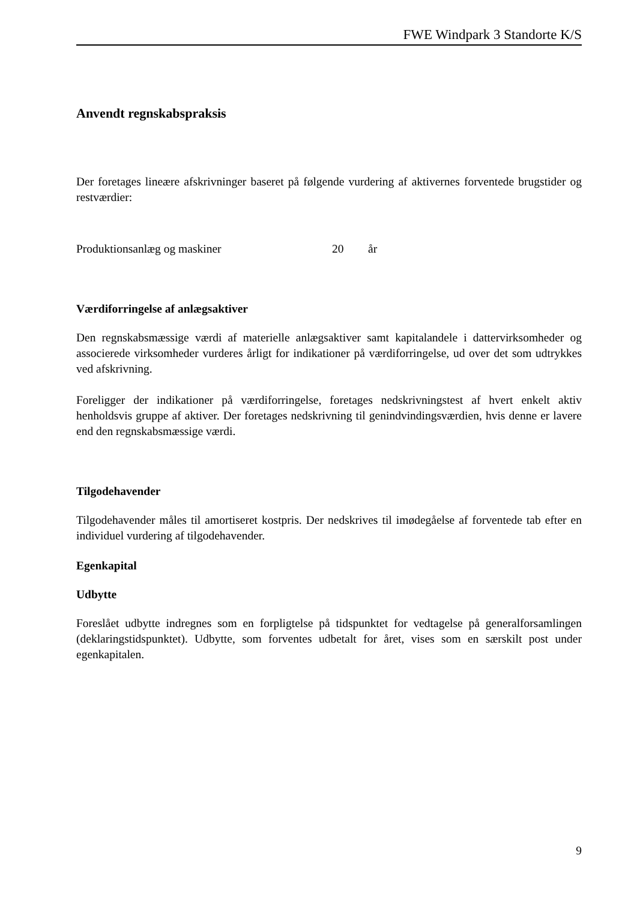FWE Windpark 3 Standorte K/S
Anvendt regnskabspraksis
Der foretages lineære afskrivninger baseret på følgende vurdering af aktivernes forventede brugstider og restværdier:
Produktionsanlæg og maskiner 20 år
Værdiforringelse af anlægsaktiver
Den regnskabsmæssige værdi af materielle anlægsaktiver samt kapitalandele i dattervirksomheder og associerede virksomheder vurderes årligt for indikationer på værdiforringelse, ud over det som udtrykkes ved afskrivning.
Foreligger der indikationer på værdiforringelse, foretages nedskrivningstest af hvert enkelt aktiv henholdsvis gruppe af aktiver. Der foretages nedskrivning til genindvindingsværdien, hvis denne er lavere end den regnskabsmæssige værdi.
Tilgodehavender
Tilgodehavender måles til amortiseret kostpris. Der nedskrives til imødegåelse af forventede tab efter en individuel vurdering af tilgodehavender.
Egenkapital
Udbytte
Foreslået udbytte indregnes som en forpligtelse på tidspunktet for vedtagelse på generalforsamlingen (deklaringstidspunktet). Udbytte, som forventes udbetalt for året, vises som en særskilt post under egenkapitalen.
9